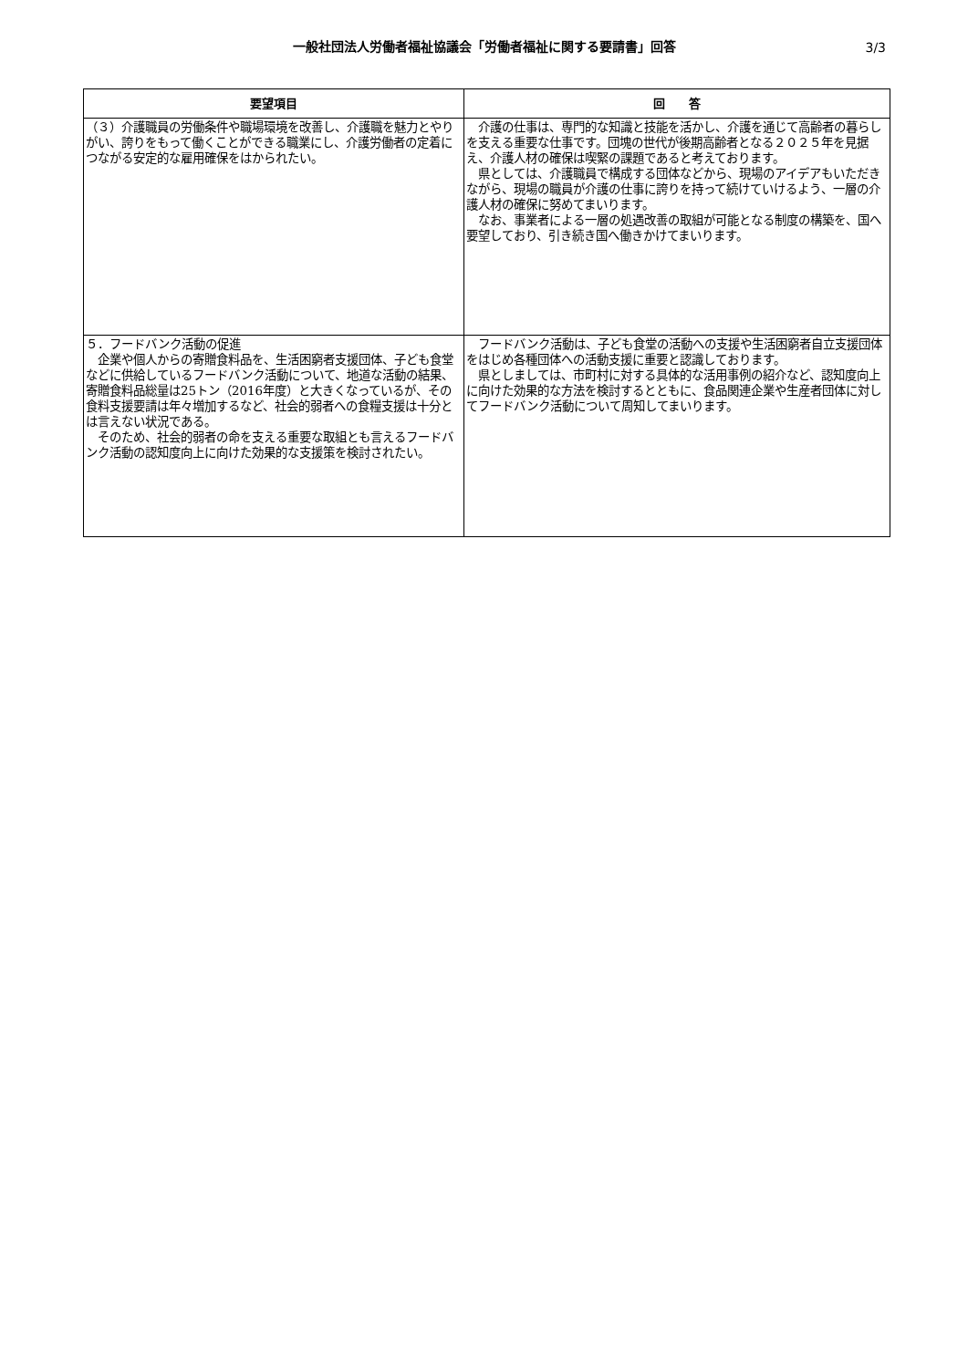一般社団法人労働者福祉協議会「労働者福祉に関する要請書」回答
3/3
| 要望項目 | 回 答 |
| --- | --- |
| （３）介護職員の労働条件や職場環境を改善し、介護職を魅力とやりがい、誇りをもって働くことができる職業にし、介護労働者の定着につながる安定的な雇用確保をはかられたい。 | 介護の仕事は、専門的な知識と技能を活かし、介護を通じて高齢者の暮らしを支える重要な仕事です。団塊の世代が後期高齢者となる２０２５年を見据え、介護人材の確保は喫緊の課題であると考えております。 県としては、介護職員で構成する団体などから、現場のアイデアもいただきながら、現場の職員が介護の仕事に誇りを持って続けていけるよう、一層の介護人材の確保に努めてまいります。 なお、事業者による一層の処遇改善の取組が可能となる制度の構築を、国へ要望しており、引き続き国へ働きかけてまいります。 |
| ５．フードバンク活動の促進 企業や個人からの寄贈食料品を、生活困窮者支援団体、子ども食堂などに供給しているフードバンク活動について、地道な活動の結果、寄贈食料品総量は25トン（2016年度）と大きくなっているが、その食料支援要請は年々増加するなど、社会的弱者への食糧支援は十分とは言えない状況である。 そのため、社会的弱者の命を支える重要な取組とも言えるフードバンク活動の認知度向上に向けた効果的な支援策を検討されたい。 | フードバンク活動は、子ども食堂の活動への支援や生活困窮者自立支援団体をはじめ各種団体への活動支援に重要と認識しております。 県としましては、市町村に対する具体的な活用事例の紹介など、認知度向上に向けた効果的な方法を検討するとともに、食品関連企業や生産者団体に対してフードバンク活動について周知してまいります。 |